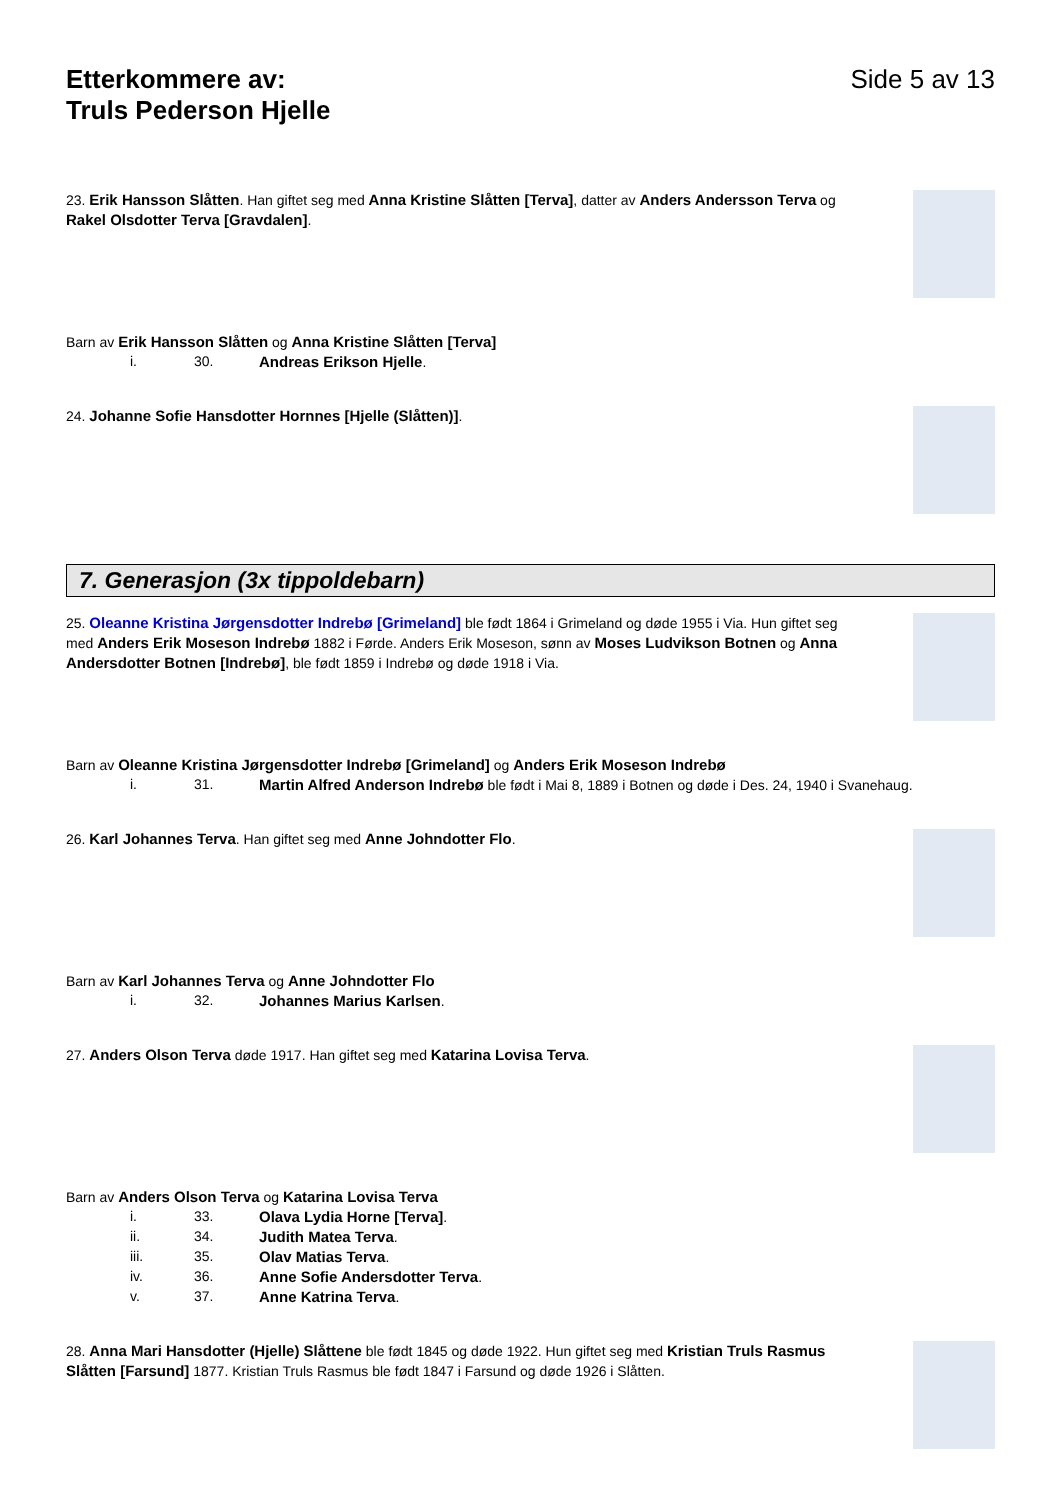Etterkommere av:
Truls Pederson Hjelle
Side 5 av 13
23. Erik Hansson Slåtten. Han giftet seg med Anna Kristine Slåtten [Terva], datter av Anders Andersson Terva og Rakel Olsdotter Terva [Gravdalen].
Barn av Erik Hansson Slåtten og Anna Kristine Slåtten [Terva]
i. 30. Andreas Erikson Hjelle.
24. Johanne Sofie Hansdotter Hornnes [Hjelle (Slåtten)].
7. Generasjon (3x tippoldebarn)
25. Oleanne Kristina Jørgensdotter Indrebø [Grimeland] ble født 1864 i Grimeland og døde 1955 i Via. Hun giftet seg med Anders Erik Moseson Indrebø 1882 i Førde. Anders Erik Moseson, sønn av Moses Ludvikson Botnen og Anna Andersdotter Botnen [Indrebø], ble født 1859 i Indrebø og døde 1918 i Via.
Barn av Oleanne Kristina Jørgensdotter Indrebø [Grimeland] og Anders Erik Moseson Indrebø
i. 31. Martin Alfred Anderson Indrebø ble født i Mai 8, 1889 i Botnen og døde i Des. 24, 1940 i Svanehaug.
26. Karl Johannes Terva. Han giftet seg med Anne Johndotter Flo.
Barn av Karl Johannes Terva og Anne Johndotter Flo
i. 32. Johannes Marius Karlsen.
27. Anders Olson Terva døde 1917. Han giftet seg med Katarina Lovisa Terva.
Barn av Anders Olson Terva og Katarina Lovisa Terva
i. 33. Olava Lydia Horne [Terva].
ii. 34. Judith Matea Terva.
iii. 35. Olav Matias Terva.
iv. 36. Anne Sofie Andersdotter Terva.
v. 37. Anne Katrina Terva.
28. Anna Mari Hansdotter (Hjelle) Slåttene ble født 1845 og døde 1922. Hun giftet seg med Kristian Truls Rasmus Slåtten [Farsund] 1877. Kristian Truls Rasmus ble født 1847 i Farsund og døde 1926 i Slåtten.